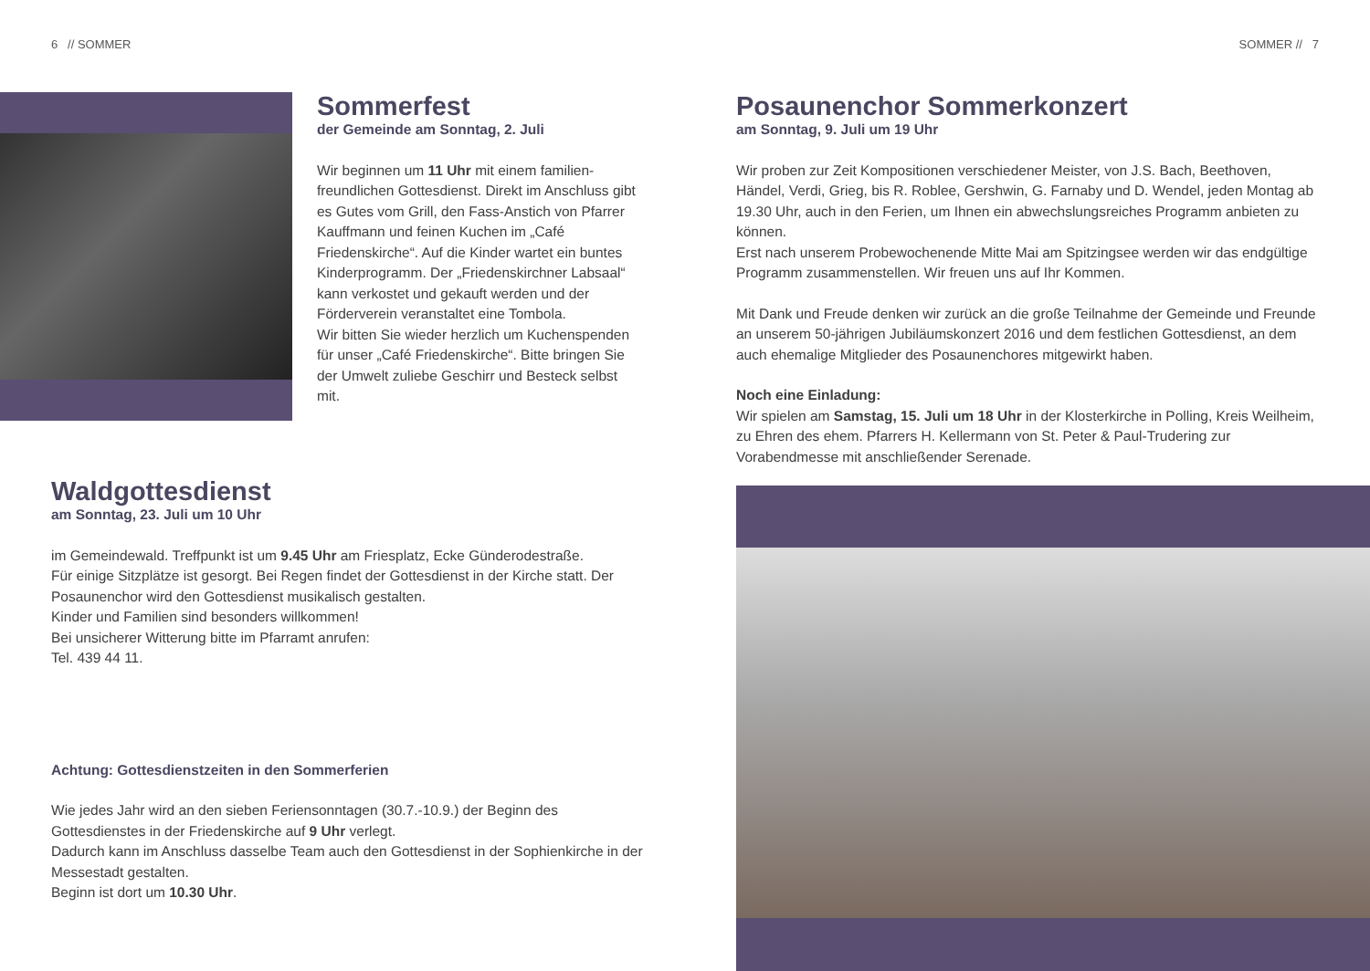6 // SOMMER
Sommerfest
der Gemeinde am Sonntag, 2. Juli
Wir beginnen um 11 Uhr mit einem familien­freundlichen Gottesdienst. Direkt im Anschluss gibt es Gutes vom Grill, den Fass-Anstich von Pfarrer Kauffmann und feinen Kuchen im „Café Friedenskirche“. Auf die Kinder wartet ein buntes Kinderprogramm. Der „Friedenskirchner Labsaal“ kann verkostet und gekauft werden und der Förderverein veranstaltet eine Tombola.
Wir bitten Sie wieder herzlich um Kuchenspenden für unser „Café Friedenskirche“. Bitte bringen Sie der Umwelt zuliebe Geschirr und Besteck selbst mit.
Waldgottesdienst
am Sonntag, 23. Juli um 10 Uhr
im Gemeindewald. Treffpunkt ist um 9.45 Uhr am Friesplatz, Ecke Günderodestraße.
Für einige Sitzplätze ist gesorgt. Bei Regen findet der Gottesdienst in der Kirche statt. Der Posaunenchor wird den Gottesdienst musikalisch gestalten.
Kinder und Familien sind besonders willkommen!
Bei unsicherer Witterung bitte im Pfarramt anrufen:
Tel. 439 44 11.
Achtung: Gottesdienstzeiten in den Sommerferien
Wie jedes Jahr wird an den sieben Feriensonntagen (30.7.-10.9.) der Beginn des Gottesdienstes in der Friedenskirche auf 9 Uhr verlegt.
Dadurch kann im Anschluss dasselbe Team auch den Gottesdienst in der Sophienkirche in der Messestadt gestalten.
Beginn ist dort um 10.30 Uhr.
SOMMER // 7
Posaunenchor Sommerkonzert
am Sonntag, 9. Juli um 19 Uhr
Wir proben zur Zeit Kompositionen verschiedener Meister, von J.S. Bach, Beethoven, Händel, Verdi, Grieg, bis R. Roblee, Gershwin, G. Farnaby und D. Wendel, jeden Montag ab 19.30 Uhr, auch in den Ferien, um Ihnen ein abwechslungsreiches Programm anbieten zu können.
Erst nach unserem Probewochenende Mitte Mai am Spitzingsee werden wir das endgültige Programm zusammenstellen. Wir freuen uns auf Ihr Kommen.
Mit Dank und Freude denken wir zurück an die große Teilnahme der Gemeinde und Freunde an unserem 50-jährigen Jubiläumskonzert 2016 und dem festlichen Gottesdienst, an dem auch ehemalige Mitglieder des Posaunenchores mitgewirkt haben.
Noch eine Einladung:
Wir spielen am Samstag, 15. Juli um 18 Uhr in der Klosterkirche in Polling, Kreis Weilheim, zu Ehren des ehem. Pfarrers H. Kellermann von St. Peter & Paul-Trudering zur Vorabendmesse mit anschließender Serenade.